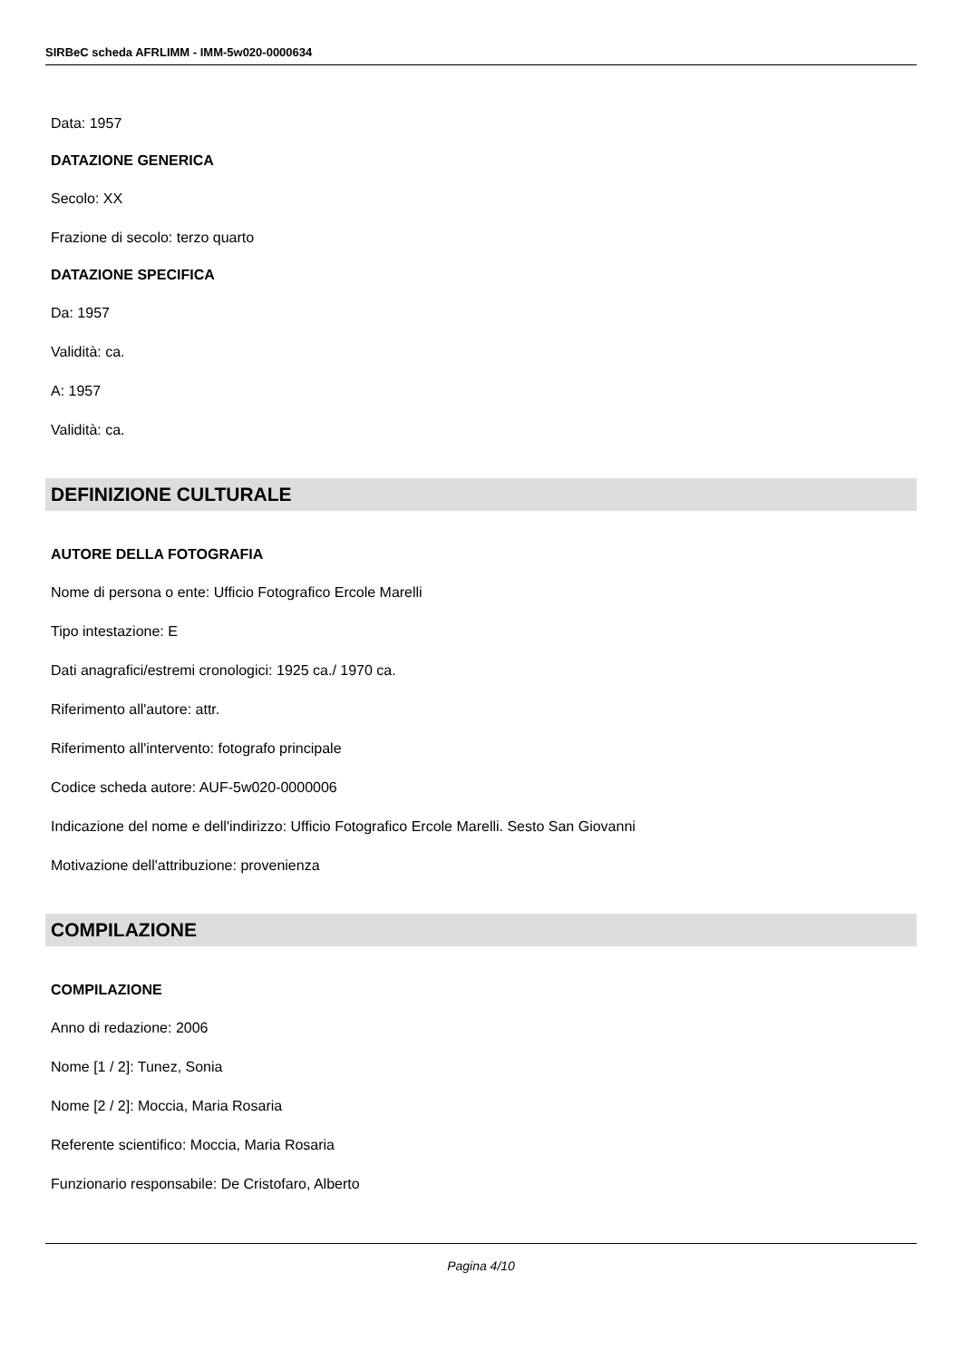SIRBeC scheda AFRLIMM - IMM-5w020-0000634
Data: 1957
DATAZIONE GENERICA
Secolo: XX
Frazione di secolo: terzo quarto
DATAZIONE SPECIFICA
Da: 1957
Validità: ca.
A: 1957
Validità: ca.
DEFINIZIONE CULTURALE
AUTORE DELLA FOTOGRAFIA
Nome di persona o ente: Ufficio Fotografico Ercole Marelli
Tipo intestazione: E
Dati anagrafici/estremi cronologici: 1925 ca./ 1970 ca.
Riferimento all'autore: attr.
Riferimento all'intervento: fotografo principale
Codice scheda autore: AUF-5w020-0000006
Indicazione del nome e dell'indirizzo: Ufficio Fotografico Ercole Marelli. Sesto San Giovanni
Motivazione dell'attribuzione: provenienza
COMPILAZIONE
COMPILAZIONE
Anno di redazione: 2006
Nome [1 / 2]: Tunez, Sonia
Nome [2 / 2]: Moccia, Maria Rosaria
Referente scientifico: Moccia, Maria Rosaria
Funzionario responsabile: De Cristofaro, Alberto
Pagina 4/10